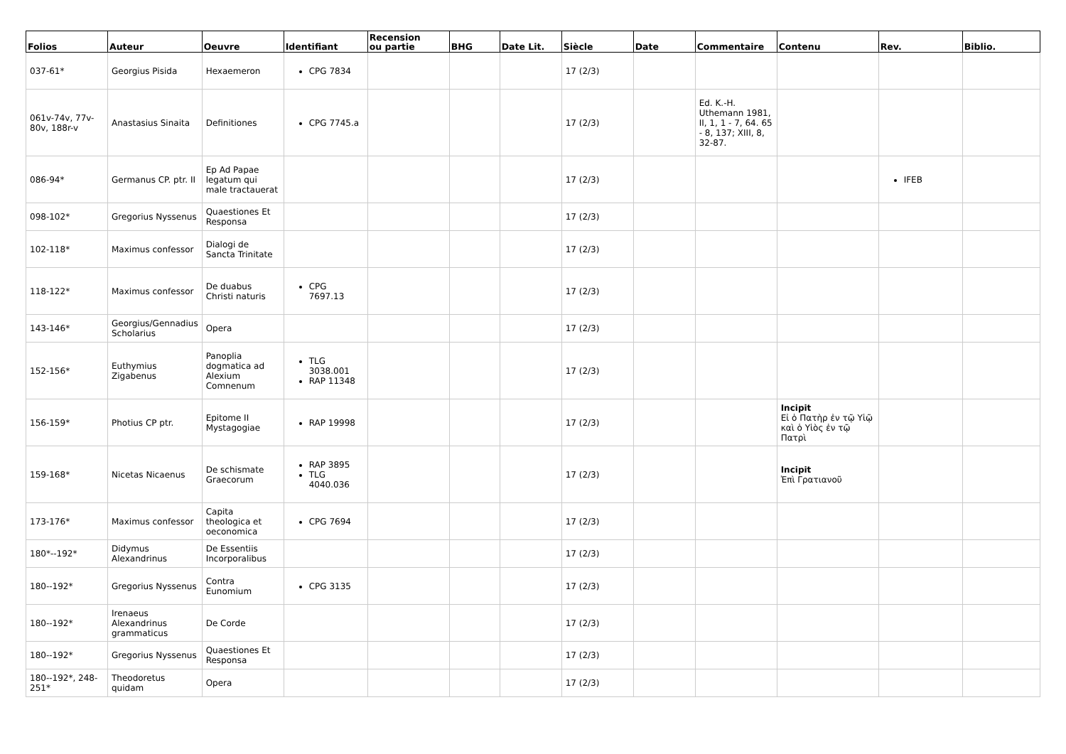| Folios | Auteur | Oeuvre | Identifiant | Recension ou partie | BHG | Date Lit. | Siècle | Date | Commentaire | Contenu | Rev. | Biblio. |
| --- | --- | --- | --- | --- | --- | --- | --- | --- | --- | --- | --- | --- |
| 037-61* | Georgius Pisida | Hexaemeron | CPG 7834 | | | | 17 (2/3) | | | | | |
| 061v-74v, 77v-80v, 188r-v | Anastasius Sinaita | Definitiones | CPG 7745.a | | | | 17 (2/3) | | Ed. K.-H. Uthemann 1981, II, 1, 1 - 7, 64. 65 - 8, 137; XIII, 8, 32-87. | | | |
| 086-94* | Germanus CP. ptr. II | Ep Ad Papae legatum qui male tractauerat | | | | | 17 (2/3) | | | | IFEB | |
| 098-102* | Gregorius Nyssenus | Quaestiones Et Responsa | | | | | 17 (2/3) | | | | | |
| 102-118* | Maximus confessor | Dialogi de Sancta Trinitate | | | | | 17 (2/3) | | | | | |
| 118-122* | Maximus confessor | De duabus Christi naturis | CPG 7697.13 | | | | 17 (2/3) | | | | | |
| 143-146* | Georgius/Gennadius Scholarius | Opera | | | | | 17 (2/3) | | | | | |
| 152-156* | Euthymius Zigabenus | Panoplia dogmatica ad Alexium Comnenum | TLG 3038.001 RAP 11348 | | | | 17 (2/3) | | | | | |
| 156-159* | Photius CP ptr. | Epitome II Mystagogiae | RAP 19998 | | | | 17 (2/3) | | | Incipit Εἰ ὁ Πατὴρ ἐν τῷ Υἱῷ καὶ ὁ Υἱὸς ἐν τῷ Πατρὶ | | |
| 159-168* | Nicetas Nicaenus | De schismate Graecorum | RAP 3895 TLG 4040.036 | | | | 17 (2/3) | | | Incipit Ἐπὶ Γρατιανοῦ | | |
| 173-176* | Maximus confessor | Capita theologica et oeconomica | CPG 7694 | | | | 17 (2/3) | | | | | |
| 180*--192* | Didymus Alexandrinus | De Essentiis Incorporalibus | | | | | 17 (2/3) | | | | | |
| 180--192* | Gregorius Nyssenus | Contra Eunomium | CPG 3135 | | | | 17 (2/3) | | | | | |
| 180--192* | Irenaeus Alexandrinus grammaticus | De Corde | | | | | 17 (2/3) | | | | | |
| 180--192* | Gregorius Nyssenus | Quaestiones Et Responsa | | | | | 17 (2/3) | | | | | |
| 180--192*, 248-251* | Theodoretus quidam | Opera | | | | | 17 (2/3) | | | | | |